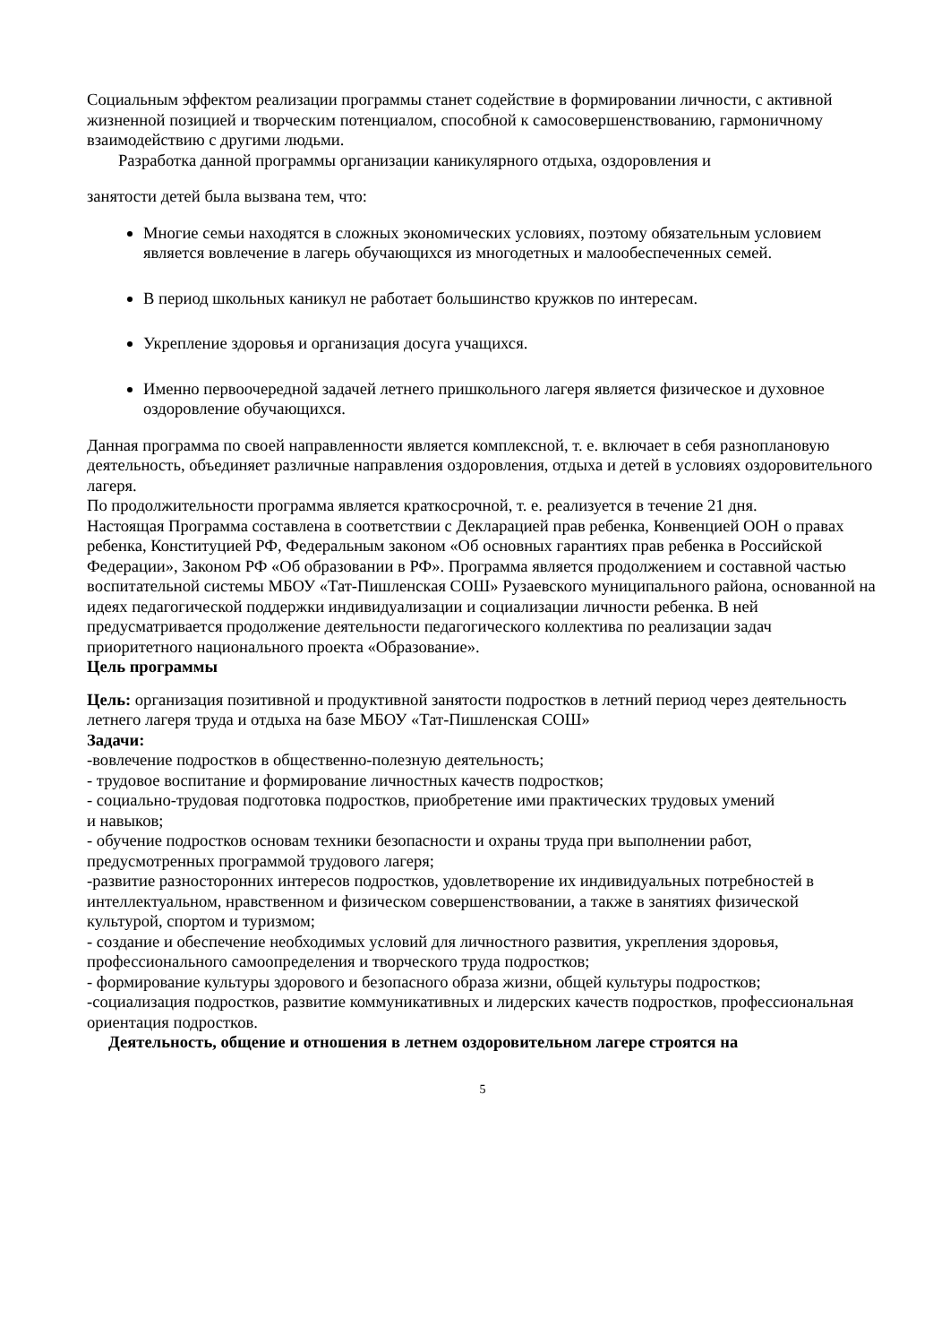Социальным эффектом реализации программы станет содействие в формировании личности, с активной жизненной позицией и творческим потенциалом, способной к самосовершенствованию, гармоничному взаимодействию с другими людьми.
Разработка данной программы организации каникулярного отдыха, оздоровления и
занятости детей была вызвана тем, что:
Многие семьи находятся в сложных экономических условиях, поэтому обязательным условием является вовлечение в лагерь обучающихся из многодетных и малообеспеченных семей.
В период школьных каникул не работает большинство кружков по интересам.
Укрепление здоровья и организация досуга учащихся.
Именно первоочередной задачей летнего пришкольного лагеря является физическое и духовное оздоровление обучающихся.
Данная программа по своей направленности является комплексной, т. е. включает в себя разноплановую деятельность, объединяет различные направления оздоровления, отдыха и детей в условиях оздоровительного лагеря.
По продолжительности программа является краткосрочной, т. е. реализуется в течение 21 дня.
Настоящая Программа составлена в соответствии с Декларацией прав ребенка, Конвенцией ООН о правах ребенка, Конституцией РФ, Федеральным законом «Об основных гарантиях прав ребенка в Российской Федерации», Законом РФ «Об образовании в РФ». Программа является продолжением и составной частью воспитательной системы МБОУ «Тат-Пишленская СОШ» Рузаевского муниципального района, основанной на идеях педагогической поддержки индивидуализации и социализации личности ребенка. В ней предусматривается продолжение деятельности педагогического коллектива по реализации задач приоритетного национального проекта «Образование».
Цель программы
Цель: организация позитивной и продуктивной занятости подростков в летний период через деятельность летнего лагеря труда и отдыха на базе МБОУ «Тат-Пишленская СОШ»
Задачи:
-вовлечение подростков в общественно-полезную деятельность;
- трудовое воспитание и формирование личностных качеств подростков;
- социально-трудовая подготовка подростков, приобретение ими практических трудовых умений
и навыков;
- обучение подростков основам техники безопасности и охраны труда при выполнении работ, предусмотренных программой трудового лагеря;
-развитие разносторонних интересов подростков, удовлетворение их индивидуальных потребностей в интеллектуальном, нравственном и физическом совершенствовании, а также в занятиях физической культурой, спортом и туризмом;
- создание и обеспечение необходимых условий для личностного развития, укрепления здоровья,
профессионального самоопределения и творческого труда подростков;
- формирование культуры здорового и безопасного образа жизни, общей культуры подростков;
-социализация подростков, развитие коммуникативных и лидерских качеств подростков, профессиональная ориентация подростков.
Деятельность, общение и отношения в летнем оздоровительном лагере строятся на
5